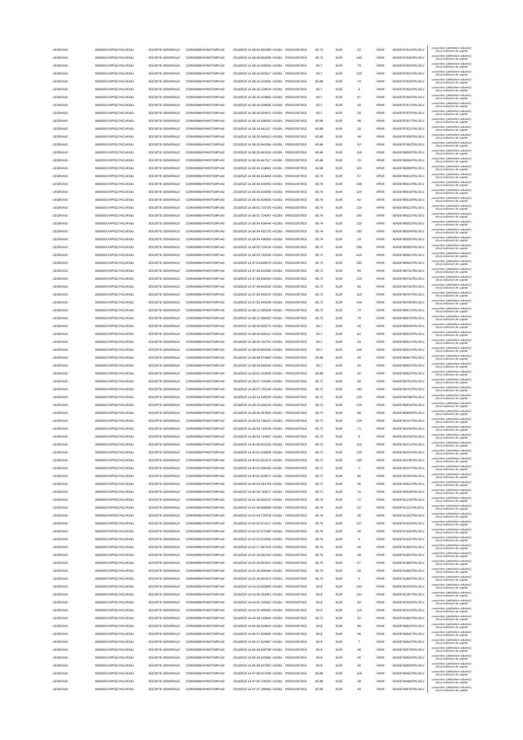| LEGRAND | 969500XXRPGD7HCAFA91 | SOCIETE GENERALE | O2RNE8IBXP4R0TD8PU42 | 20190520 14:36:04.891088 +0100s | FR0010307819 | 60,72 | EUR | 32 | XPAR | 00426787614TRLO0-1 | couverture (attribution salariée) et/ou réduction de capital |
| LEGRAND | 969500XXRPGD7HCAFA91 | SOCIETE GENERALE | O2RNE8IBXP4R0TD8PU42 | 20190520 14:36:06.593468 +0100s | FR0010307819 | 60,72 | EUR | 155 | XPAR | 00426787646TRLO0-1 | couverture (attribution salariée) et/ou réduction de capital |
| LEGRAND | 969500XXRPGD7HCAFA91 | SOCIETE GENERALE | O2RNE8IBXP4R0TD8PU42 | 20190520 14:36:15.026439 +0100s | FR0010307819 | 60,7 | EUR | 79 | XPAR | 00426787820TRLO0-1 | couverture (attribution salariée) et/ou réduction de capital |
| LEGRAND | 969500XXRPGD7HCAFA91 | SOCIETE GENERALE | O2RNE8IBXP4R0TD8PU42 | 20190520 14:36:15.033517 +0100s | FR0010307819 | 60,7 | EUR | 125 | XPAR | 00426787821TRLO0-1 | couverture (attribution salariée) et/ou réduction de capital |
| LEGRAND | 969500XXRPGD7HCAFA91 | SOCIETE GENERALE | O2RNE8IBXP4R0TD8PU42 | 20190520 14:36:15.223562 +0100s | FR0010307819 | 60,68 | EUR | 74 | XPAR | 00426787828TRLO0-1 | couverture (attribution salariée) et/ou réduction de capital |
| LEGRAND | 969500XXRPGD7HCAFA91 | SOCIETE GENERALE | O2RNE8IBXP4R0TD8PU42 | 20190520 14:36:15.228618 +0100s | FR0010307819 | 60,7 | EUR | 4 | XPAR | 00426787833TRLO0-1 | couverture (attribution salariée) et/ou réduction de capital |
| LEGRAND | 969500XXRPGD7HCAFA91 | SOCIETE GENERALE | O2RNE8IBXP4R0TD8PU42 | 20190520 14:36:15.424869 +0100s | FR0010307819 | 60,7 | EUR | 87 | XPAR | 00426787840TRLO0-1 | couverture (attribution salariée) et/ou réduction de capital |
| LEGRAND | 969500XXRPGD7HCAFA91 | SOCIETE GENERALE | O2RNE8IBXP4R0TD8PU42 | 20190520 14:36:16.528635 +0100s | FR0010307819 | 60,7 | EUR | 34 | XPAR | 00426787873TRLO0-1 | couverture (attribution salariée) et/ou réduction de capital |
| LEGRAND | 969500XXRPGD7HCAFA91 | SOCIETE GENERALE | O2RNE8IBXP4R0TD8PU42 | 20190520 14:36:16.533872 +0100s | FR0010307819 | 60,7 | EUR | 25 | XPAR | 00426787875TRLO0-1 | couverture (attribution salariée) et/ou réduction de capital |
| LEGRAND | 969500XXRPGD7HCAFA91 | SOCIETE GENERALE | O2RNE8IBXP4R0TD8PU42 | 20190520 14:36:19.436550 +0100s | FR0010307819 | 60,68 | EUR | 48 | XPAR | 00426787917TRLO0-1 | couverture (attribution salariée) et/ou réduction de capital |
| LEGRAND | 969500XXRPGD7HCAFA91 | SOCIETE GENERALE | O2RNE8IBXP4R0TD8PU42 | 20190520 14:36:19.441317 +0100s | FR0010307819 | 60,68 | EUR | 33 | XPAR | 00426787921TRLO0-1 | couverture (attribution salariée) et/ou réduction de capital |
| LEGRAND | 969500XXRPGD7HCAFA91 | SOCIETE GENERALE | O2RNE8IBXP4R0TD8PU42 | 20190520 14:36:20.340013 +0100s | FR0010307819 | 60,66 | EUR | 48 | XPAR | 00426787956TRLO0-1 | couverture (attribution salariée) et/ou réduction de capital |
| LEGRAND | 969500XXRPGD7HCAFA91 | SOCIETE GENERALE | O2RNE8IBXP4R0TD8PU42 | 20190520 14:36:20.641094 +0100s | FR0010307819 | 60,66 | EUR | 52 | XPAR | 00426787962TRLO0-1 | couverture (attribution salariée) et/ou réduction de capital |
| LEGRAND | 969500XXRPGD7HCAFA91 | SOCIETE GENERALE | O2RNE8IBXP4R0TD8PU42 | 20190520 14:36:26.461916 +0100s | FR0010307819 | 60,66 | EUR | 116 | XPAR | 00426788090TRLO0-1 | couverture (attribution salariée) et/ou réduction de capital |
| LEGRAND | 969500XXRPGD7HCAFA91 | SOCIETE GENERALE | O2RNE8IBXP4R0TD8PU42 | 20190520 14:36:26.467317 +0100s | FR0010307819 | 60,66 | EUR | 25 | XPAR | 00426788094TRLO0-1 | couverture (attribution salariée) et/ou réduction de capital |
| LEGRAND | 969500XXRPGD7HCAFA91 | SOCIETE GENERALE | O2RNE8IBXP4R0TD8PU42 | 20190520 14:36:45.109841 +0100s | FR0010307819 | 60,68 | EUR | 320 | XPAR | 00426788280TRLO0-1 | couverture (attribution salariée) et/ou réduction de capital |
| LEGRAND | 969500XXRPGD7HCAFA91 | SOCIETE GENERALE | O2RNE8IBXP4R0TD8PU42 | 20190520 14:36:49.414998 +0100s | FR0010307819 | 60,74 | EUR | 57 | XPAR | 00426788310TRLO0-1 | couverture (attribution salariée) et/ou réduction de capital |
| LEGRAND | 969500XXRPGD7HCAFA91 | SOCIETE GENERALE | O2RNE8IBXP4R0TD8PU42 | 20190520 14:36:49.420059 +0100s | FR0010307819 | 60,74 | EUR | 246 | XPAR | 00426788311TRLO0-1 | couverture (attribution salariée) et/ou réduction de capital |
| LEGRAND | 969500XXRPGD7HCAFA91 | SOCIETE GENERALE | O2RNE8IBXP4R0TD8PU42 | 20190520 14:36:50.816489 +0100s | FR0010307819 | 60,74 | EUR | 125 | XPAR | 00426788318TRLO0-1 | couverture (attribution salariée) et/ou réduction de capital |
| LEGRAND | 969500XXRPGD7HCAFA91 | SOCIETE GENERALE | O2RNE8IBXP4R0TD8PU42 | 20190520 14:36:50.820636 +0100s | FR0010307819 | 60,74 | EUR | 82 | XPAR | 00426788319TRLO0-1 | couverture (attribution salariée) et/ou réduction de capital |
| LEGRAND | 969500XXRPGD7HCAFA91 | SOCIETE GENERALE | O2RNE8IBXP4R0TD8PU42 | 20190520 14:36:51.719730 +0100s | FR0010307819 | 60,74 | EUR | 125 | XPAR | 00426788322TRLO0-1 | couverture (attribution salariée) et/ou réduction de capital |
| LEGRAND | 969500XXRPGD7HCAFA91 | SOCIETE GENERALE | O2RNE8IBXP4R0TD8PU42 | 20190520 14:36:51.724047 +0100s | FR0010307819 | 60,74 | EUR | 100 | XPAR | 00426788323TRLO0-1 | couverture (attribution salariée) et/ou réduction de capital |
| LEGRAND | 969500XXRPGD7HCAFA91 | SOCIETE GENERALE | O2RNE8IBXP4R0TD8PU42 | 20190520 14:36:54.428444 +0100s | FR0010307819 | 60,74 | EUR | 125 | XPAR | 00426788353TRLO0-1 | couverture (attribution salariée) et/ou réduction de capital |
| LEGRAND | 969500XXRPGD7HCAFA91 | SOCIETE GENERALE | O2RNE8IBXP4R0TD8PU42 | 20190520 14:36:54.432725 +0100s | FR0010307819 | 60,74 | EUR | 100 | XPAR | 00426788354TRLO0-1 | couverture (attribution salariée) et/ou réduction de capital |
| LEGRAND | 969500XXRPGD7HCAFA91 | SOCIETE GENERALE | O2RNE8IBXP4R0TD8PU42 | 20190520 14:36:54.436958 +0100s | FR0010307819 | 60,74 | EUR | 19 | XPAR | 00426788355TRLO0-1 | couverture (attribution salariée) et/ou réduction de capital |
| LEGRAND | 969500XXRPGD7HCAFA91 | SOCIETE GENERALE | O2RNE8IBXP4R0TD8PU42 | 20190520 14:36:55.729124 +0100s | FR0010307819 | 60,72 | EUR | 339 | XPAR | 00426788360TRLO0-1 | couverture (attribution salariée) et/ou réduction de capital |
| LEGRAND | 969500XXRPGD7HCAFA91 | SOCIETE GENERALE | O2RNE8IBXP4R0TD8PU42 | 20190520 14:36:55.733306 +0100s | FR0010307819 | 60,72 | EUR | 414 | XPAR | 00426788361TRLO0-1 | couverture (attribution salariée) et/ou réduction de capital |
| LEGRAND | 969500XXRPGD7HCAFA91 | SOCIETE GENERALE | O2RNE8IBXP4R0TD8PU42 | 20190520 14:37:03.648479 +0100s | FR0010307819 | 60,72 | EUR | 200 | XPAR | 00426788443TRLO0-1 | couverture (attribution salariée) et/ou réduction de capital |
| LEGRAND | 969500XXRPGD7HCAFA91 | SOCIETE GENERALE | O2RNE8IBXP4R0TD8PU42 | 20190520 14:37:46.631566 +0100s | FR0010307819 | 60,72 | EUR | 64 | XPAR | 00426788731TRLO0-1 | couverture (attribution salariée) et/ou réduction de capital |
| LEGRAND | 969500XXRPGD7HCAFA91 | SOCIETE GENERALE | O2RNE8IBXP4R0TD8PU42 | 20190520 14:37:46.636045 +0100s | FR0010307819 | 60,72 | EUR | 125 | XPAR | 00426788732TRLO0-1 | couverture (attribution salariée) et/ou réduction de capital |
| LEGRAND | 969500XXRPGD7HCAFA91 | SOCIETE GENERALE | O2RNE8IBXP4R0TD8PU42 | 20190520 14:37:46.640234 +0100s | FR0010307819 | 60,72 | EUR | 90 | XPAR | 00426788733TRLO0-1 | couverture (attribution salariée) et/ou réduction de capital |
| LEGRAND | 969500XXRPGD7HCAFA91 | SOCIETE GENERALE | O2RNE8IBXP4R0TD8PU42 | 20190520 14:37:53.450976 +0100s | FR0010307819 | 60,72 | EUR | 116 | XPAR | 00426788787TRLO0-1 | couverture (attribution salariée) et/ou réduction de capital |
| LEGRAND | 969500XXRPGD7HCAFA91 | SOCIETE GENERALE | O2RNE8IBXP4R0TD8PU42 | 20190520 14:37:53.455308 +0100s | FR0010307819 | 60,72 | EUR | 146 | XPAR | 00426788789TRLO0-1 | couverture (attribution salariée) et/ou réduction de capital |
| LEGRAND | 969500XXRPGD7HCAFA91 | SOCIETE GENERALE | O2RNE8IBXP4R0TD8PU42 | 20190520 14:38:12.085908 +0100s | FR0010307819 | 60,72 | EUR | 74 | XPAR | 00426788971TRLO0-1 | couverture (attribution salariée) et/ou réduction de capital |
| LEGRAND | 969500XXRPGD7HCAFA91 | SOCIETE GENERALE | O2RNE8IBXP4R0TD8PU42 | 20190520 14:38:12.386352 +0100s | FR0010307819 | 60,72 | EUR | 76 | XPAR | 00426788975TRLO0-1 | couverture (attribution salariée) et/ou réduction de capital |
| LEGRAND | 969500XXRPGD7HCAFA91 | SOCIETE GENERALE | O2RNE8IBXP4R0TD8PU42 | 20190520 14:38:40.655274 +0100s | FR0010307819 | 60,7 | EUR | 35 | XPAR | 00426789308TRLO0-1 | couverture (attribution salariée) et/ou réduction de capital |
| LEGRAND | 969500XXRPGD7HCAFA91 | SOCIETE GENERALE | O2RNE8IBXP4R0TD8PU42 | 20190520 14:38:40.659112 +0100s | FR0010307819 | 60,7 | EUR | 61 | XPAR | 00426789310TRLO0-1 | couverture (attribution salariée) et/ou réduction de capital |
| LEGRAND | 969500XXRPGD7HCAFA91 | SOCIETE GENERALE | O2RNE8IBXP4R0TD8PU42 | 20190520 14:38:40.752742 +0100s | FR0010307819 | 60,7 | EUR | 33 | XPAR | 00426789321TRLO0-1 | couverture (attribution salariée) et/ou réduction de capital |
| LEGRAND | 969500XXRPGD7HCAFA91 | SOCIETE GENERALE | O2RNE8IBXP4R0TD8PU42 | 20190520 14:38:40.854039 +0100s | FR0010307819 | 60,7 | EUR | 155 | XPAR | 00426789323TRLO0-1 | couverture (attribution salariée) et/ou réduction de capital |
| LEGRAND | 969500XXRPGD7HCAFA91 | SOCIETE GENERALE | O2RNE8IBXP4R0TD8PU42 | 20190520 14:38:48.874863 +0100s | FR0010307819 | 60,68 | EUR | 40 | XPAR | 00426789447TRLO0-1 | couverture (attribution salariée) et/ou réduction de capital |
| LEGRAND | 969500XXRPGD7HCAFA91 | SOCIETE GENERALE | O2RNE8IBXP4R0TD8PU42 | 20190520 14:38:49.680430 +0100s | FR0010307819 | 60,7 | EUR | 33 | XPAR | 00426789501TRLO0-1 | couverture (attribution salariée) et/ou réduction de capital |
| LEGRAND | 969500XXRPGD7HCAFA91 | SOCIETE GENERALE | O2RNE8IBXP4R0TD8PU42 | 20190520 14:39:01.103828 +0100s | FR0010307819 | 60,68 | EUR | 32 | XPAR | 00426789632TRLO0-1 | couverture (attribution salariée) et/ou réduction de capital |
| LEGRAND | 969500XXRPGD7HCAFA91 | SOCIETE GENERALE | O2RNE8IBXP4R0TD8PU42 | 20190520 14:39:07.725489 +0100s | FR0010307819 | 60,72 | EUR | 69 | XPAR | 00426789751TRLO0-1 | couverture (attribution salariée) et/ou réduction de capital |
| LEGRAND | 969500XXRPGD7HCAFA91 | SOCIETE GENERALE | O2RNE8IBXP4R0TD8PU42 | 20190520 14:39:07.732149 +0100s | FR0010307819 | 60,72 | EUR | 100 | XPAR | 00426789752TRLO0-1 | couverture (attribution salariée) et/ou réduction de capital |
| LEGRAND | 969500XXRPGD7HCAFA91 | SOCIETE GENERALE | O2RNE8IBXP4R0TD8PU42 | 20190520 14:39:14.435528 +0100s | FR0010307819 | 60,72 | EUR | 125 | XPAR | 00426789788TRLO0-1 | couverture (attribution salariée) et/ou réduction de capital |
| LEGRAND | 969500XXRPGD7HCAFA91 | SOCIETE GENERALE | O2RNE8IBXP4R0TD8PU42 | 20190520 14:39:15.939218 +0100s | FR0010307819 | 60,72 | EUR | 125 | XPAR | 00426789818TRLO0-1 | couverture (attribution salariée) et/ou réduction de capital |
| LEGRAND | 969500XXRPGD7HCAFA91 | SOCIETE GENERALE | O2RNE8IBXP4R0TD8PU42 | 20190520 14:39:36.367605 +0100s | FR0010307819 | 60,72 | EUR | 68 | XPAR | 00426789908TRLO0-1 | couverture (attribution salariée) et/ou réduction de capital |
| LEGRAND | 969500XXRPGD7HCAFA91 | SOCIETE GENERALE | O2RNE8IBXP4R0TD8PU42 | 20190520 14:39:54.706023 +0100s | FR0010307819 | 60,72 | EUR | 125 | XPAR | 00426790157TRLO0-1 | couverture (attribution salariée) et/ou réduction de capital |
| LEGRAND | 969500XXRPGD7HCAFA91 | SOCIETE GENERALE | O2RNE8IBXP4R0TD8PU42 | 20190520 14:39:54.710425 +0100s | FR0010307819 | 60,72 | EUR | 71 | XPAR | 00426790158TRLO0-1 | couverture (attribution salariée) et/ou réduction de capital |
| LEGRAND | 969500XXRPGD7HCAFA91 | SOCIETE GENERALE | O2RNE8IBXP4R0TD8PU42 | 20190520 14:39:54.714657 +0100s | FR0010307819 | 60,72 | EUR | 9 | XPAR | 00426790159TRLO0-1 | couverture (attribution salariée) et/ou réduction de capital |
| LEGRAND | 969500XXRPGD7HCAFA91 | SOCIETE GENERALE | O2RNE8IBXP4R0TD8PU42 | 20190520 14:40:00.623153 +0100s | FR0010307819 | 60,72 | EUR | 113 | XPAR | 00426790213TRLO0-1 | couverture (attribution salariée) et/ou réduction de capital |
| LEGRAND | 969500XXRPGD7HCAFA91 | SOCIETE GENERALE | O2RNE8IBXP4R0TD8PU42 | 20190520 14:40:01.026698 +0100s | FR0010307819 | 60,72 | EUR | 125 | XPAR | 00426790234TRLO0-1 | couverture (attribution salariée) et/ou réduction de capital |
| LEGRAND | 969500XXRPGD7HCAFA91 | SOCIETE GENERALE | O2RNE8IBXP4R0TD8PU42 | 20190520 14:40:01.031575 +0100s | FR0010307819 | 60,72 | EUR | 100 | XPAR | 00426790236TRLO0-1 | couverture (attribution salariée) et/ou réduction de capital |
| LEGRAND | 969500XXRPGD7HCAFA91 | SOCIETE GENERALE | O2RNE8IBXP4R0TD8PU42 | 20190520 14:40:01.036166 +0100s | FR0010307819 | 60,72 | EUR | 2 | XPAR | 00426790237TRLO0-1 | couverture (attribution salariée) et/ou réduction de capital |
| LEGRAND | 969500XXRPGD7HCAFA91 | SOCIETE GENERALE | O2RNE8IBXP4R0TD8PU42 | 20190520 14:40:01.929677 +0100s | FR0010307819 | 60,72 | EUR | 80 | XPAR | 00426790250TRLO0-1 | couverture (attribution salariée) et/ou réduction de capital |
| LEGRAND | 969500XXRPGD7HCAFA91 | SOCIETE GENERALE | O2RNE8IBXP4R0TD8PU42 | 20190520 14:40:24.564758 +0100s | FR0010307819 | 60,72 | EUR | 36 | XPAR | 00426790521TRLO0-1 | couverture (attribution salariée) et/ou réduction de capital |
| LEGRAND | 969500XXRPGD7HCAFA91 | SOCIETE GENERALE | O2RNE8IBXP4R0TD8PU42 | 20190520 14:40:26.763577 +0100s | FR0010307819 | 60,72 | EUR | 14 | XPAR | 00426790538TRLO0-1 | couverture (attribution salariée) et/ou réduction de capital |
| LEGRAND | 969500XXRPGD7HCAFA91 | SOCIETE GENERALE | O2RNE8IBXP4R0TD8PU42 | 20190520 14:41:36.904215 +0100s | FR0010307819 | 60,74 | EUR | 72 | XPAR | 00426791210TRLO0-1 | couverture (attribution salariée) et/ou réduction de capital |
| LEGRAND | 969500XXRPGD7HCAFA91 | SOCIETE GENERALE | O2RNE8IBXP4R0TD8PU42 | 20190520 14:41:36.908398 +0100s | FR0010307819 | 60,74 | EUR | 52 | XPAR | 00426791211TRLO0-1 | couverture (attribution salariée) et/ou réduction de capital |
| LEGRAND | 969500XXRPGD7HCAFA91 | SOCIETE GENERALE | O2RNE8IBXP4R0TD8PU42 | 20190520 14:41:43.720578 +0100s | FR0010307819 | 60,74 | EUR | 35 | XPAR | 00426791262TRLO0-1 | couverture (attribution salariée) et/ou réduction de capital |
| LEGRAND | 969500XXRPGD7HCAFA91 | SOCIETE GENERALE | O2RNE8IBXP4R0TD8PU42 | 20190520 14:42:02.971112 +0100s | FR0010307819 | 60,76 | EUR | 127 | XPAR | 00426791529TRLO0-1 | couverture (attribution salariée) et/ou réduction de capital |
| LEGRAND | 969500XXRPGD7HCAFA91 | SOCIETE GENERALE | O2RNE8IBXP4R0TD8PU42 | 20190520 14:42:02.975360 +0100s | FR0010307819 | 60,76 | EUR | 30 | XPAR | 00426791530TRLO0-1 | couverture (attribution salariée) et/ou réduction de capital |
| LEGRAND | 969500XXRPGD7HCAFA91 | SOCIETE GENERALE | O2RNE8IBXP4R0TD8PU42 | 20190520 14:42:02.979556 +0100s | FR0010307819 | 60,76 | EUR | 4 | XPAR | 00426791531TRLO0-1 | couverture (attribution salariée) et/ou réduction de capital |
| LEGRAND | 969500XXRPGD7HCAFA91 | SOCIETE GENERALE | O2RNE8IBXP4R0TD8PU42 | 20190520 14:42:17.997529 +0100s | FR0010307819 | 60,76 | EUR | 56 | XPAR | 00426791660TRLO0-1 | couverture (attribution salariée) et/ou réduction de capital |
| LEGRAND | 969500XXRPGD7HCAFA91 | SOCIETE GENERALE | O2RNE8IBXP4R0TD8PU42 | 20190520 14:42:18.002100 +0100s | FR0010307819 | 60,76 | EUR | 48 | XPAR | 00426791662TRLO0-1 | couverture (attribution salariée) et/ou réduction de capital |
| LEGRAND | 969500XXRPGD7HCAFA91 | SOCIETE GENERALE | O2RNE8IBXP4R0TD8PU42 | 20190520 14:42:18.802521 +0100s | FR0010307819 | 60,76 | EUR | 67 | XPAR | 00426791680TRLO0-1 | couverture (attribution salariée) et/ou réduction de capital |
| LEGRAND | 969500XXRPGD7HCAFA91 | SOCIETE GENERALE | O2RNE8IBXP4R0TD8PU42 | 20190520 14:42:18.806946 +0100s | FR0010307819 | 60,76 | EUR | 20 | XPAR | 00426791682TRLO0-1 | couverture (attribution salariée) et/ou réduction de capital |
| LEGRAND | 969500XXRPGD7HCAFA91 | SOCIETE GENERALE | O2RNE8IBXP4R0TD8PU42 | 20190520 14:42:18.901523 +0100s | FR0010307819 | 60,76 | EUR | 4 | XPAR | 00426791683TRLO0-1 | couverture (attribution salariée) et/ou réduction de capital |
| LEGRAND | 969500XXRPGD7HCAFA91 | SOCIETE GENERALE | O2RNE8IBXP4R0TD8PU42 | 20190520 14:43:20.633885 +0100s | FR0010307819 | 60,8 | EUR | 243 | XPAR | 00426792209TRLO0-1 | couverture (attribution salariée) et/ou réduction de capital |
| LEGRAND | 969500XXRPGD7HCAFA91 | SOCIETE GENERALE | O2RNE8IBXP4R0TD8PU42 | 20190520 14:43:30.253461 +0100s | FR0010307819 | 60,8 | EUR | 152 | XPAR | 00426792287TRLO0-1 | couverture (attribution salariée) et/ou réduction de capital |
| LEGRAND | 969500XXRPGD7HCAFA91 | SOCIETE GENERALE | O2RNE8IBXP4R0TD8PU42 | 20190520 14:43:31.155992 +0100s | FR0010307819 | 60,8 | EUR | 50 | XPAR | 00426792309TRLO0-1 | couverture (attribution salariée) et/ou réduction de capital |
| LEGRAND | 969500XXRPGD7HCAFA91 | SOCIETE GENERALE | O2RNE8IBXP4R0TD8PU42 | 20190520 14:43:31.456965 +0100s | FR0010307819 | 60,8 | EUR | 114 | XPAR | 00426792310TRLO0-1 | couverture (attribution salariée) et/ou réduction de capital |
| LEGRAND | 969500XXRPGD7HCAFA91 | SOCIETE GENERALE | O2RNE8IBXP4R0TD8PU42 | 20190520 14:44:26.149849 +0100s | FR0010307819 | 60,72 | EUR | 32 | XPAR | 00426792682TRLO0-1 | couverture (attribution salariée) et/ou réduction de capital |
| LEGRAND | 969500XXRPGD7HCAFA91 | SOCIETE GENERALE | O2RNE8IBXP4R0TD8PU42 | 20190520 14:45:36.918616 +0100s | FR0010307819 | 60,8 | EUR | 86 | XPAR | 00426793520TRLO0-1 | couverture (attribution salariée) et/ou réduction de capital |
| LEGRAND | 969500XXRPGD7HCAFA91 | SOCIETE GENERALE | O2RNE8IBXP4R0TD8PU42 | 20190520 14:45:37.820695 +0100s | FR0010307819 | 60,8 | EUR | 39 | XPAR | 00426793541TRLO0-1 | couverture (attribution salariée) et/ou réduction de capital |
| LEGRAND | 969500XXRPGD7HCAFA91 | SOCIETE GENERALE | O2RNE8IBXP4R0TD8PU42 | 20190520 14:45:37.824987 +0100s | FR0010307819 | 60,8 | EUR | 7 | XPAR | 00426793542TRLO0-1 | couverture (attribution salariée) et/ou réduction de capital |
| LEGRAND | 969500XXRPGD7HCAFA91 | SOCIETE GENERALE | O2RNE8IBXP4R0TD8PU42 | 20190520 14:45:40.628788 +0100s | FR0010307819 | 60,8 | EUR | 46 | XPAR | 00426793579TRLO0-1 | couverture (attribution salariée) et/ou réduction de capital |
| LEGRAND | 969500XXRPGD7HCAFA91 | SOCIETE GENERALE | O2RNE8IBXP4R0TD8PU42 | 20190520 14:45:43.233684 +0100s | FR0010307819 | 60,8 | EUR | 30 | XPAR | 00426793594TRLO0-1 | couverture (attribution salariée) et/ou réduction de capital |
| LEGRAND | 969500XXRPGD7HCAFA91 | SOCIETE GENERALE | O2RNE8IBXP4R0TD8PU42 | 20190520 14:45:45.537952 +0100s | FR0010307819 | 60,8 | EUR | 45 | XPAR | 00426793608TRLO0-1 | couverture (attribution salariée) et/ou réduction de capital |
| LEGRAND | 969500XXRPGD7HCAFA91 | SOCIETE GENERALE | O2RNE8IBXP4R0TD8PU42 | 20190520 14:47:09.527098 +0100s | FR0010307819 | 60,86 | EUR | 118 | XPAR | 00426794462TRLO0-1 | couverture (attribution salariée) et/ou réduction de capital |
| LEGRAND | 969500XXRPGD7HCAFA91 | SOCIETE GENERALE | O2RNE8IBXP4R0TD8PU42 | 20190520 14:47:09.728293 +0100s | FR0010307819 | 60,86 | EUR | 38 | XPAR | 00426794469TRLO0-1 | couverture (attribution salariée) et/ou réduction de capital |
| LEGRAND | 969500XXRPGD7HCAFA91 | SOCIETE GENERALE | O2RNE8IBXP4R0TD8PU42 | 20190520 14:47:37.280693 +0100s | FR0010307819 | 60,84 | EUR | 49 | XPAR | 00426794676TRLO0-1 | couverture (attribution salariée) et/ou réduction de capital |